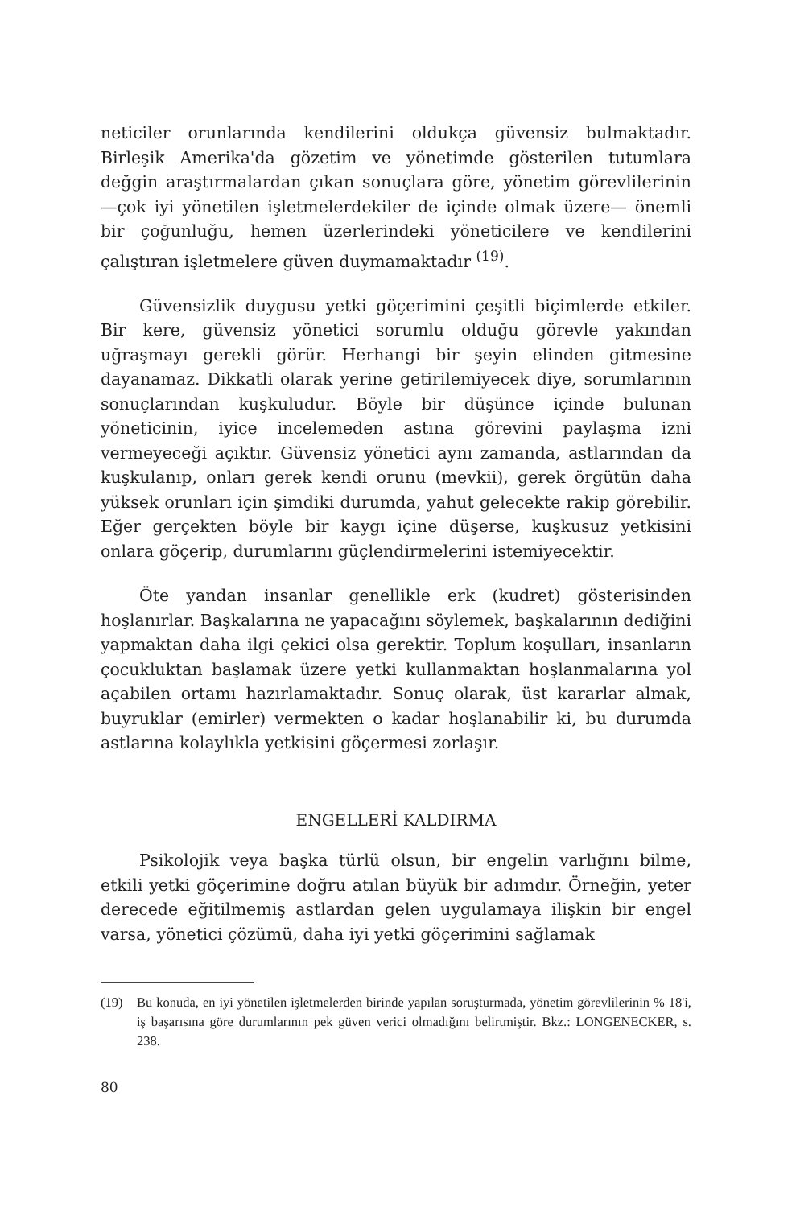neticiler orunlarında kendilerini oldukça güvensiz bulmaktadır. Birleşik Amerika'da gözetim ve yönetimde gösterilen tutumlara değgin araştırmalardan çıkan sonuçlara göre, yönetim görevlilerinin —çok iyi yönetilen işletmelerdekiler de içinde olmak üzere— önemli bir çoğunluğu, hemen üzerlerindeki yöneticilere ve kendilerini çalıştıran işletmelere güven duymamaktadır <sup>(19)</sup>.
Güvensizlik duygusu yetki göçerimini çeşitli biçimlerde etkiler. Bir kere, güvensiz yönetici sorumlu olduğu görevle yakından uğraşmayı gerekli görür. Herhangi bir şeyin elinden gitmesine dayanamaz. Dikkatli olarak yerine getirilemiyecek diye, sorumlarının sonuçlarından kuşkuludur. Böyle bir düşünce içinde bulunan yöneticinin, iyice incelemeden astına görevini paylaşma izni vermeyeceği açıktır. Güvensiz yönetici aynı zamanda, astlarından da kuşkulanıp, onları gerek kendi orunu (mevkii), gerek örgütün daha yüksek orunları için şimdiki durumda, yahut gelecekte rakip görebilir. Eğer gerçekten böyle bir kaygı içine düşerse, kuşkusuz yetkisini onlara göçerip, durumlarını güçlendirmelerini istemiyecektir.
Öte yandan insanlar genellikle erk (kudret) gösterisinden hoşlanırlar. Başkalarına ne yapacağını söylemek, başkalarının dediğini yapmaktan daha ilgi çekici olsa gerektir. Toplum koşulları, insanların çocukluktan başlamak üzere yetki kullanmaktan hoşlanmalarına yol açabilen ortamı hazırlamaktadır. Sonuç olarak, üst kararlar almak, buyruklar (emirler) vermekten o kadar hoşlanabilir ki, bu durumda astlarına kolaylıkla yetkisini göçermesi zorlaşır.
ENGELLERİ KALDIRMA
Psikolojik veya başka türlü olsun, bir engelin varlığını bilme, etkili yetki göçerimine doğru atılan büyük bir adımdır. Örneğin, yeter derecede eğitilmemiş astlardan gelen uygulamaya ilişkin bir engel varsa, yönetici çözümü, daha iyi yetki göçerimini sağlamak
(19) Bu konuda, en iyi yönetilen işletmelerden birinde yapılan soruşturmada, yönetim görevlilerinin % 18'i, iş başarısına göre durumlarının pek güven verici olmadığını belirtmiştir. Bkz.: LONGENECKER, s. 238.
80